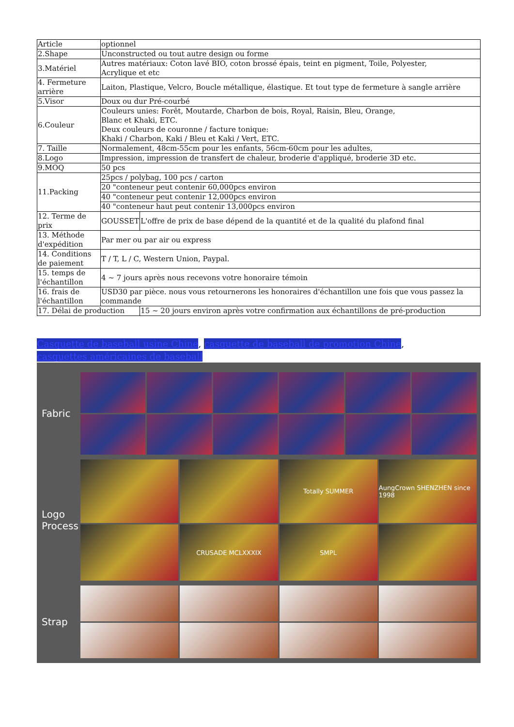| Article | optionnel | |
| 2.Shape | Unconstructed ou tout autre design ou forme | |
| 3.Matériel | Autres matériaux: Coton lavé BIO, coton brossé épais, teint en pigment, Toile, Polyester, Acrylique et etc | |
| 4. Fermeture arrière | Laiton, Plastique, Velcro, Boucle métallique, élastique. Et tout type de fermeture à sangle arrière | |
| 5.Visor | Doux ou dur Pré-courbé | |
| 6.Couleur | Couleurs unies: Forêt, Moutarde, Charbon de bois, Royal, Raisin, Bleu, Orange, Blanc et Khaki, ETC. Deux couleurs de couronne / facture tonique: Khaki / Charbon, Kaki / Bleu et Kaki / Vert, ETC. | |
| 7. Taille | Normalement, 48cm-55cm pour les enfants, 56cm-60cm pour les adultes, | |
| 8.Logo | Impression, impression de transfert de chaleur, broderie d'appliqué, broderie 3D etc. | |
| 9.MOQ | 50 pcs | |
| 11.Packing | 25pcs / polybag, 100 pcs / carton | |
| | 20 "conteneur peut contenir 60,000pcs environ | |
| | 40 "conteneur peut contenir 12,000pcs environ | |
| | 40 "conteneur haut peut contenir 13,000pcs environ | |
| 12. Terme de prix | GOUSSET | L'offre de prix de base dépend de la quantité et de la qualité du plafond final |
| 13. Méthode d'expédition | Par mer ou par air ou express | |
| 14. Conditions de paiement | T / T, L / C, Western Union, Paypal. | |
| 15. temps de l'échantillon | 4 ~ 7 jours après nous recevons votre honoraire témoin | |
| 16. frais de l'échantillon | USD30 par pièce. nous vous retournerons les honoraires d'échantillon une fois que vous passez la commande | |
| 17. Délai de production | | 15 ~ 20 jours environ après votre confirmation aux échantillons de pré-production |
Casquette de baseball usine Chine, casquette de baseball de promotion Chine, casquettes américaines de baseball
Fabric
Logo
Process
Totally SUMMER
AungCrown SHENZHEN since 1998
CRUSADE MCLXXXIX
SMPL
Strap